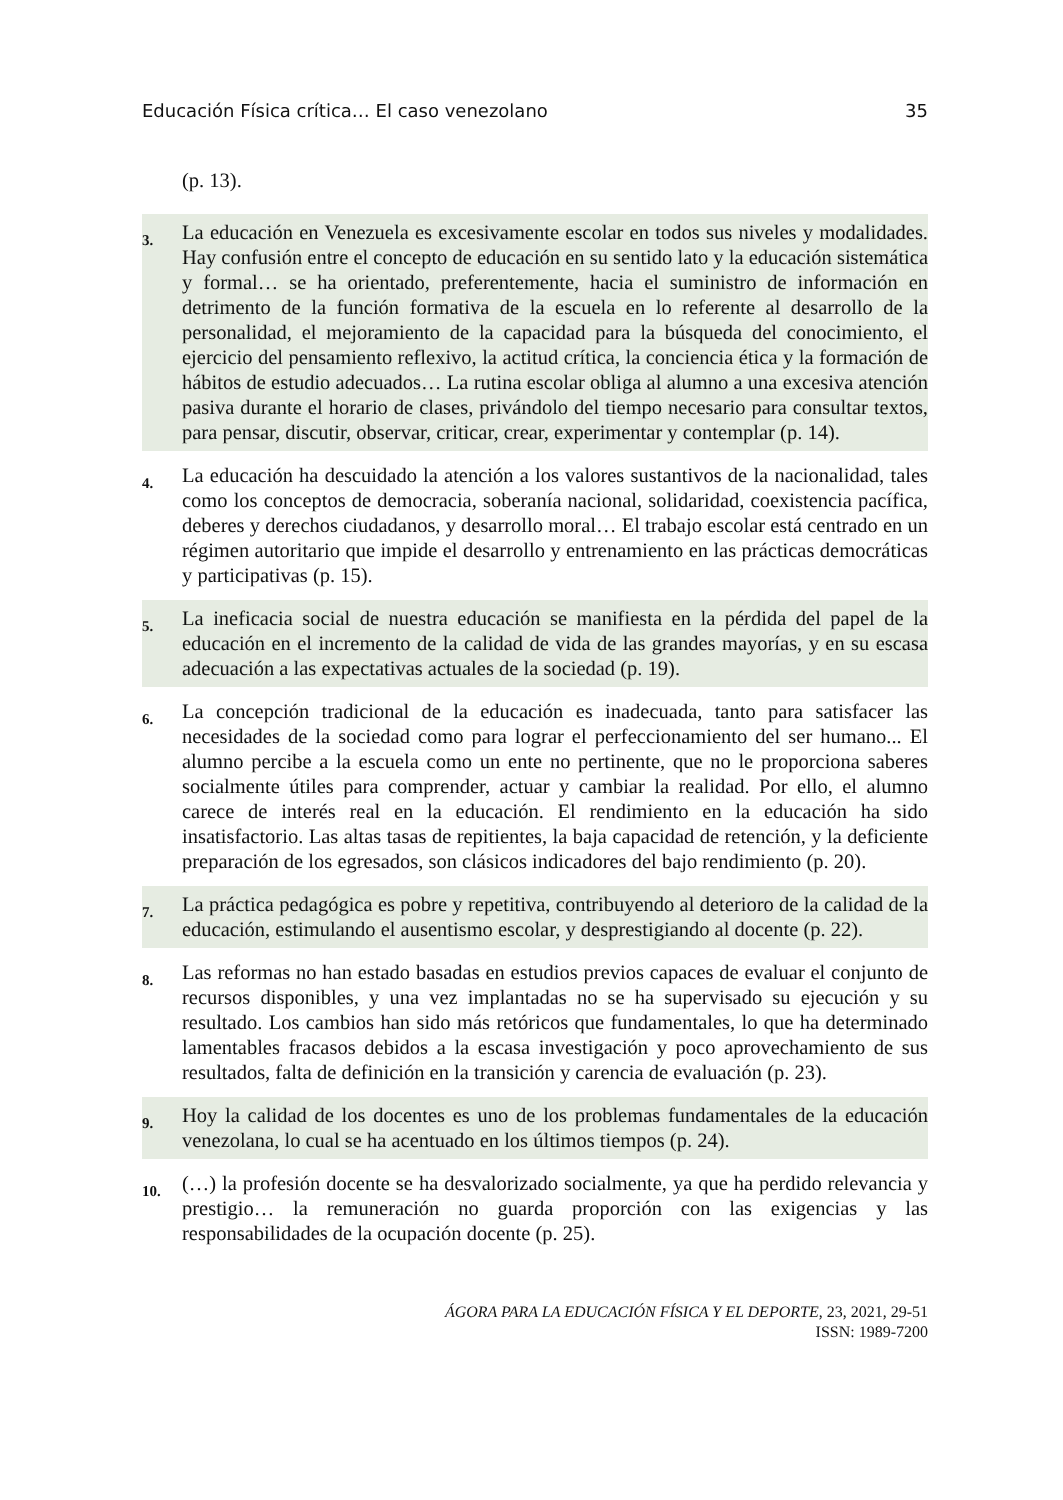Educación Física crítica… El caso venezolano 35
(p. 13).
| 3. | La educación en Venezuela es excesivamente escolar en todos sus niveles y modalidades. Hay confusión entre el concepto de educación en su sentido lato y la educación sistemática y formal… se ha orientado, preferentemente, hacia el suministro de información en detrimento de la función formativa de la escuela en lo referente al desarrollo de la personalidad, el mejoramiento de la capacidad para la búsqueda del conocimiento, el ejercicio del pensamiento reflexivo, la actitud crítica, la conciencia ética y la formación de hábitos de estudio adecuados… La rutina escolar obliga al alumno a una excesiva atención pasiva durante el horario de clases, privándolo del tiempo necesario para consultar textos, para pensar, discutir, observar, criticar, crear, experimentar y contemplar (p. 14). |
| 4. | La educación ha descuidado la atención a los valores sustantivos de la nacionalidad, tales como los conceptos de democracia, soberanía nacional, solidaridad, coexistencia pacífica, deberes y derechos ciudadanos, y desarrollo moral… El trabajo escolar está centrado en un régimen autoritario que impide el desarrollo y entrenamiento en las prácticas democráticas y participativas (p. 15). |
| 5. | La ineficacia social de nuestra educación se manifiesta en la pérdida del papel de la educación en el incremento de la calidad de vida de las grandes mayorías, y en su escasa adecuación a las expectativas actuales de la sociedad (p. 19). |
| 6. | La concepción tradicional de la educación es inadecuada, tanto para satisfacer las necesidades de la sociedad como para lograr el perfeccionamiento del ser humano... El alumno percibe a la escuela como un ente no pertinente, que no le proporciona saberes socialmente útiles para comprender, actuar y cambiar la realidad. Por ello, el alumno carece de interés real en la educación. El rendimiento en la educación ha sido insatisfactorio. Las altas tasas de repitientes, la baja capacidad de retención, y la deficiente preparación de los egresados, son clásicos indicadores del bajo rendimiento (p. 20). |
| 7. | La práctica pedagógica es pobre y repetitiva, contribuyendo al deterioro de la calidad de la educación, estimulando el ausentismo escolar, y desprestigiando al docente (p. 22). |
| 8. | Las reformas no han estado basadas en estudios previos capaces de evaluar el conjunto de recursos disponibles, y una vez implantadas no se ha supervisado su ejecución y su resultado. Los cambios han sido más retóricos que fundamentales, lo que ha determinado lamentables fracasos debidos a la escasa investigación y poco aprovechamiento de sus resultados, falta de definición en la transición y carencia de evaluación (p. 23). |
| 9. | Hoy la calidad de los docentes es uno de los problemas fundamentales de la educación venezolana, lo cual se ha acentuado en los últimos tiempos (p. 24). |
| 10. | (…) la profesión docente se ha desvalorizado socialmente, ya que ha perdido relevancia y prestigio… la remuneración no guarda proporción con las exigencias y las responsabilidades de la ocupación docente (p. 25). |
ÁGORA PARA LA EDUCACIÓN FÍSICA Y EL DEPORTE, 23, 2021, 29-51
ISSN: 1989-7200